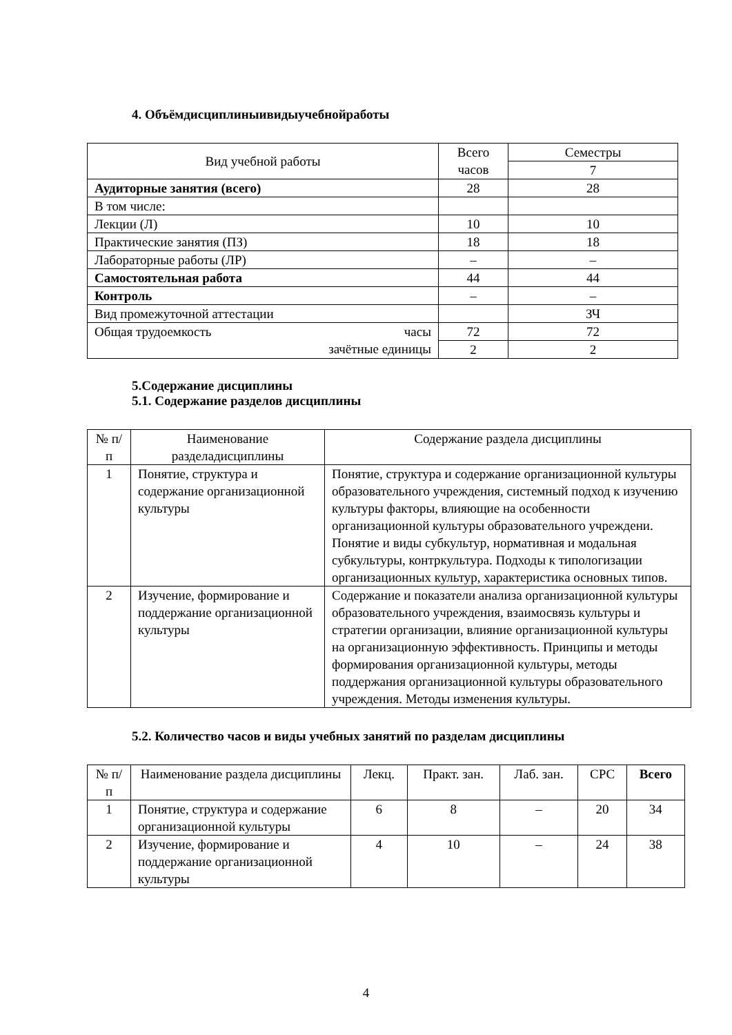4. Объёмдисциплиныивидыучебнойработы
| Вид учебной работы | Всего часов | Семестры |
| --- | --- | --- |
| | | 7 |
| Аудиторные занятия (всего) | 28 | 28 |
| В том числе: | | |
| Лекции (Л) | 10 | 10 |
| Практические занятия (ПЗ) | 18 | 18 |
| Лабораторные работы (ЛР) | – | – |
| Самостоятельная работа | 44 | 44 |
| Контроль | – | – |
| Вид промежуточной аттестации | | ЗЧ |
| Общая трудоемкость часы зачётные единицы | 72 | 72 |
| | 2 | 2 |
5.Содержание дисциплины
5.1. Содержание разделов дисциплины
| № п/п | Наименование разделадисциплины | Содержание раздела дисциплины |
| --- | --- | --- |
| 1 | Понятие, структура и содержание организационной культуры | Понятие, структура и содержание организационной культуры образовательного учреждения, системный подход к изучению культуры факторы, влияющие на особенности организационной культуры образовательного учреждени. Понятие и виды субкультур, нормативная и модальная субкультуры, контркультура. Подходы к типологизации организационных культур, характеристика основных типов. |
| 2 | Изучение, формирование и поддержание организационной культуры | Содержание и показатели анализа организационной культуры образовательного учреждения, взаимосвязь культуры и стратегии организации, влияние организационной культуры на организационную эффективность. Принципы и методы формирования организационной культуры, методы поддержания организационной культуры образовательного учреждения. Методы изменения культуры. |
5.2. Количество часов и виды учебных занятий по разделам дисциплины
| № п/п | Наименование раздела дисциплины | Лекц. | Практ. зан. | Лаб. зан. | СРС | Всего |
| --- | --- | --- | --- | --- | --- | --- |
| 1 | Понятие, структура и содержание организационной культуры | 6 | 8 | – | 20 | 34 |
| 2 | Изучение, формирование и поддержание организационной культуры | 4 | 10 | – | 24 | 38 |
4